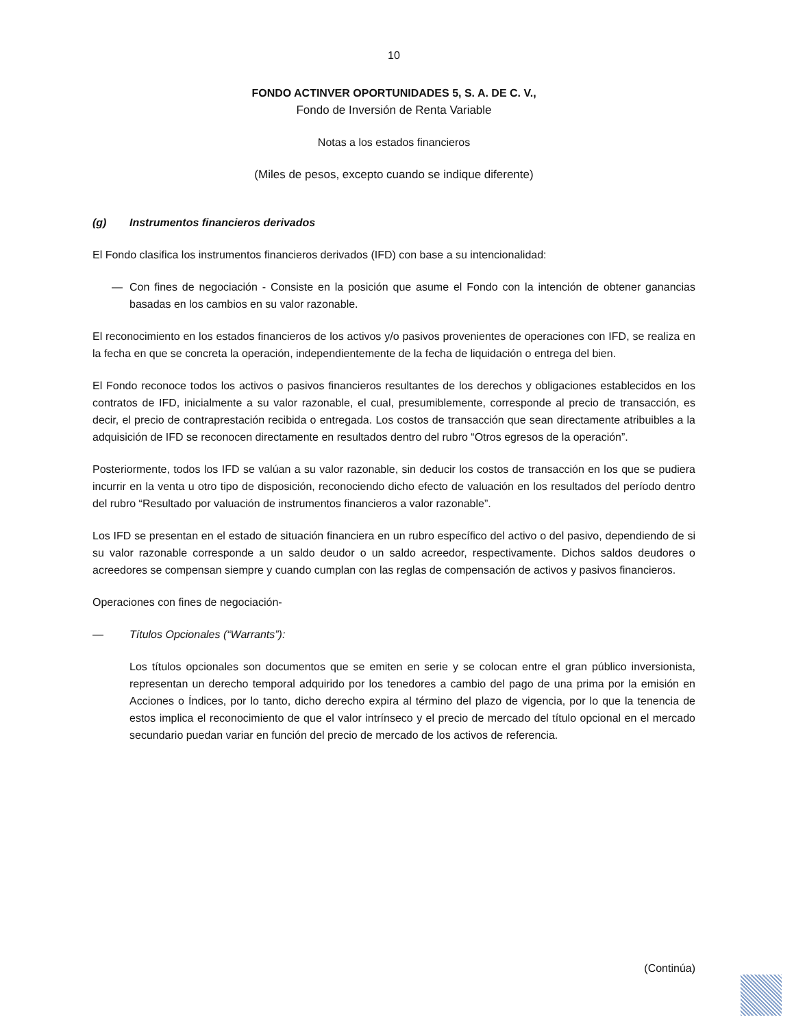10
FONDO ACTINVER OPORTUNIDADES 5, S. A. DE C. V.,
Fondo de Inversión de Renta Variable
Notas a los estados financieros
(Miles de pesos, excepto cuando se indique diferente)
(g) Instrumentos financieros derivados
El Fondo clasifica los instrumentos financieros derivados (IFD) con base a su intencionalidad:
— Con fines de negociación - Consiste en la posición que asume el Fondo con la intención de obtener ganancias basadas en los cambios en su valor razonable.
El reconocimiento en los estados financieros de los activos y/o pasivos provenientes de operaciones con IFD, se realiza en la fecha en que se concreta la operación, independientemente de la fecha de liquidación o entrega del bien.
El Fondo reconoce todos los activos o pasivos financieros resultantes de los derechos y obligaciones establecidos en los contratos de IFD, inicialmente a su valor razonable, el cual, presumiblemente, corresponde al precio de transacción, es decir, el precio de contraprestación recibida o entregada. Los costos de transacción que sean directamente atribuibles a la adquisición de IFD se reconocen directamente en resultados dentro del rubro “Otros egresos de la operación”.
Posteriormente, todos los IFD se valúan a su valor razonable, sin deducir los costos de transacción en los que se pudiera incurrir en la venta u otro tipo de disposición, reconociendo dicho efecto de valuación en los resultados del período dentro del rubro “Resultado por valuación de instrumentos financieros a valor razonable”.
Los IFD se presentan en el estado de situación financiera en un rubro específico del activo o del pasivo, dependiendo de si su valor razonable corresponde a un saldo deudor o un saldo acreedor, respectivamente. Dichos saldos deudores o acreedores se compensan siempre y cuando cumplan con las reglas de compensación de activos y pasivos financieros.
Operaciones con fines de negociación-
— Títulos Opcionales (“Warrants”):
Los títulos opcionales son documentos que se emiten en serie y se colocan entre el gran público inversionista, representan un derecho temporal adquirido por los tenedores a cambio del pago de una prima por la emisión en Acciones o Índices, por lo tanto, dicho derecho expira al término del plazo de vigencia, por lo que la tenencia de estos implica el reconocimiento de que el valor intrínseco y el precio de mercado del título opcional en el mercado secundario puedan variar en función del precio de mercado de los activos de referencia.
(Continúa)